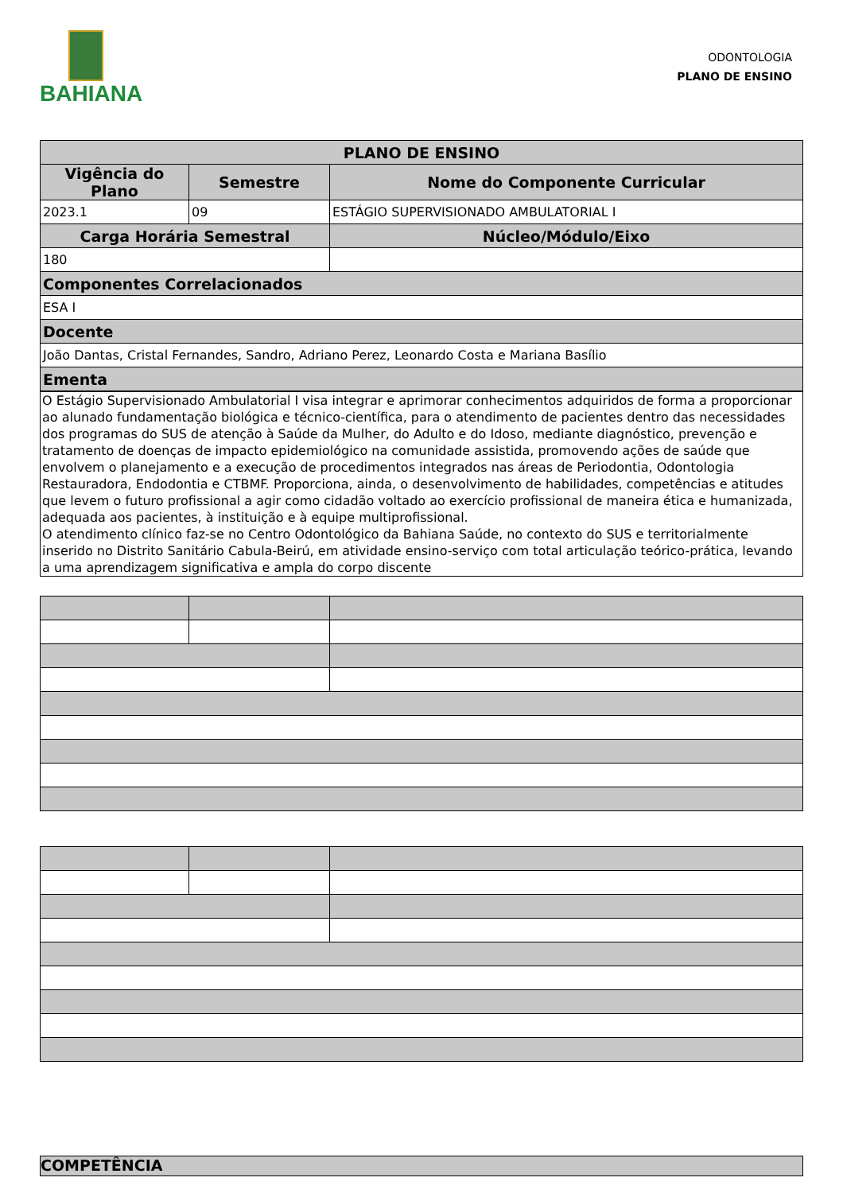BAHIANA
ODONTOLOGIA
PLANO DE ENSINO
| PLANO DE ENSINO | | |
| --- | --- | --- |
| Vigência do Plano | Semestre | Nome do Componente Curricular |
| 2023.1 | 09 | ESTÁGIO SUPERVISIONADO AMBULATORIAL I |
| Carga Horária Semestral | | Núcleo/Módulo/Eixo |
| 180 | | |
| Componentes Correlacionados | | |
| ESA I | | |
| Docente | | |
| João Dantas, Cristal Fernandes, Sandro, Adriano Perez, Leonardo Costa e Mariana Basílio | | |
| Ementa | | |
O Estágio Supervisionado Ambulatorial I visa integrar e aprimorar conhecimentos adquiridos de forma a proporcionar ao alunado fundamentação biológica e técnico-científica, para o atendimento de pacientes dentro das necessidades dos programas do SUS de atenção à Saúde da Mulher, do Adulto e do Idoso, mediante diagnóstico, prevenção e tratamento de doenças de impacto epidemiológico na comunidade assistida, promovendo ações de saúde que envolvem o planejamento e a execução de procedimentos integrados nas áreas de Periodontia, Odontologia Restauradora, Endodontia e CTBMF. Proporciona, ainda, o desenvolvimento de habilidades, competências e atitudes que levem o futuro profissional a agir como cidadão voltado ao exercício profissional de maneira ética e humanizada, adequada aos pacientes, à instituição e à equipe multiprofissional.
O atendimento clínico faz-se no Centro Odontológico da Bahiana Saúde, no contexto do SUS e territorialmente inserido no Distrito Sanitário Cabula-Beirú, em atividade ensino-serviço com total articulação teórico-prática, levando a uma aprendizagem significativa e ampla do corpo discente
COMPETÊNCIA